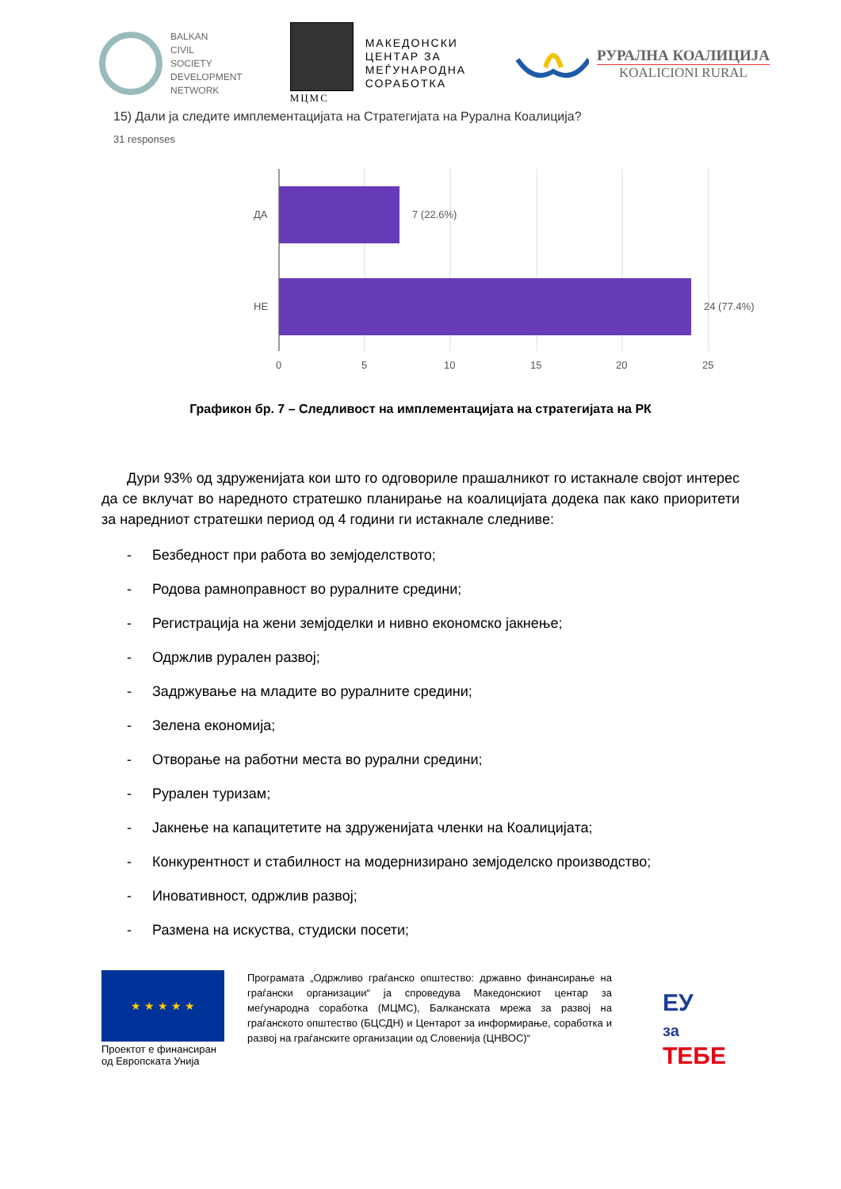BALKAN
CIVIL
SOCIETY
DEVELOPMENT
NETWORK
МЦМС
МАКЕДОНСКИ
ЦЕНТАР ЗА
МЕЃУНАРОДНА
СОРАБОТКА
РУРАЛНА КОАЛИЦИЈА
KOALICIONI RURAL
15) Дали ја следите имплементацијата на Стратегијата на Руралнa Коалиција?
31 responses
ДА
НЕ
7 (22.6%)
24 (77.4%)
0
5
10
15
20
25
Графикон бр. 7 – Следливост на имплементацијата на стратегијата на РК
Дури 93% од здруженијата кои што го одговориле прашалникот го истакнале својот интерес да се вклучат во наредното стратешко планирање на коалицијата додека пак како приоритети за наредниот стратешки период од 4 години ги истакнале следниве:
- Безбедност при работа во земјоделството;
- Родова рамноправност во руралните средини;
- Регистрација на жени земјоделки и нивно економско јакнење;
- Одржлив рурален развој;
- Задржување на младите во руралните средини;
- Зелена економија;
- Отворање на работни места во рурални средини;
- Рурален туризам;
- Јакнење на капацитетите на здруженијата членки на Коалицијата;
- Конкурентност и стабилност на модернизирано земјоделско производство;
- Иновативност, одржлив развој;
- Размена на искуства, студиски посети;
★ ★ ★ ★ ★
Проектот е финансиран од Европската Унија
Програмата „Одржливо граѓанско општество: државно финансирање на граѓански организации“ ја спроведува Македонскиот центар за меѓународна соработка (МЦМС), Балканската мрежа за развој на граѓанското општество (БЦСДН) и Центарот за информирање, соработка и развој на граѓанските организации од Словенија (ЦНВОС)“
ЕУ
за
ТЕБЕ